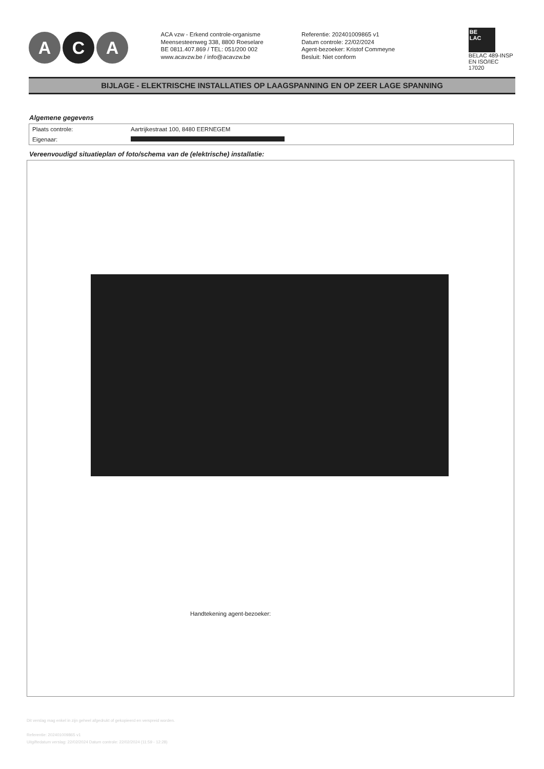A C A
ACA vzw - Erkend controle-organisme
Meensesteenweg 338, 8800 Roeselare
BE 0811.407.869 / TEL: 051/200 002
www.acavzw.be / info@acavzw.be
Referentie: 202401009865 v1
Datum controle: 22/02/2024
Agent-bezoeker: Kristof Commeyne
Besluit: Niet conform
BE
LAC
BELAC 489-INSP
EN ISO/IEC 17020
BIJLAGE - ELEKTRISCHE INSTALLATIES OP LAAGSPANNING EN OP ZEER LAGE SPANNING
Algemene gegevens
| Plaats controle: | Aartrijkestraat 100, 8480 EERNEGEM |
| Eigenaar: | |
Vereenvoudigd situatieplan of foto/schema van de (elektrische) installatie:
Handtekening agent-bezoeker:
Dit verslag mag enkel in zijn geheel afgedrukt of gekopieerd en verspreid worden.
Referentie: 202401009865 v1
Uitgiftedatum verslag: 22/02/2024 Datum controle: 22/02/2024 (11:59 - 12:28)